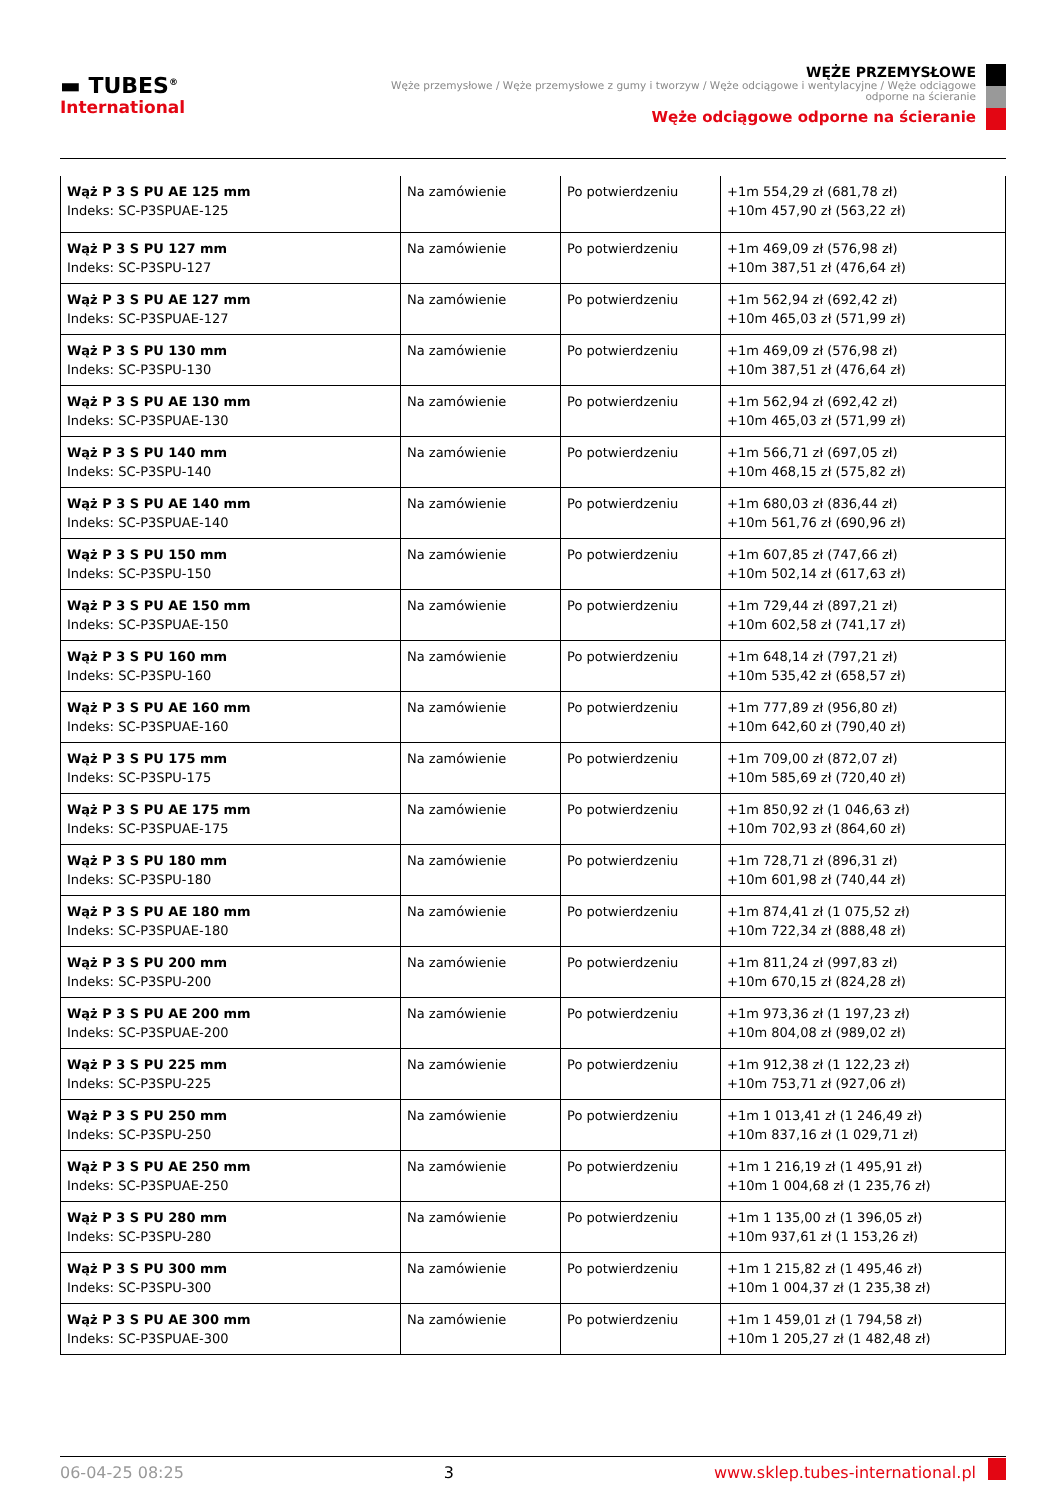▬ TUBES<sup>®</sup>
International
WĘŻE PRZEMYSŁOWE
Węże przemysłowe / Węże przemysłowe z gumy i tworzyw / Węże odciągowe i wentylacyjne / Węże odciągowe odporne na ścieranie
Węże odciągowe odporne na ścieranie
| Wąż P 3 S PU AE 125 mm Indeks: SC-P3SPUAE-125 | Na zamówienie | Po potwierdzeniu | +1m 554,29 zł (681,78 zł) +10m 457,90 zł (563,22 zł) |
| Wąż P 3 S PU 127 mm Indeks: SC-P3SPU-127 | Na zamówienie | Po potwierdzeniu | +1m 469,09 zł (576,98 zł) +10m 387,51 zł (476,64 zł) |
| Wąż P 3 S PU AE 127 mm Indeks: SC-P3SPUAE-127 | Na zamówienie | Po potwierdzeniu | +1m 562,94 zł (692,42 zł) +10m 465,03 zł (571,99 zł) |
| Wąż P 3 S PU 130 mm Indeks: SC-P3SPU-130 | Na zamówienie | Po potwierdzeniu | +1m 469,09 zł (576,98 zł) +10m 387,51 zł (476,64 zł) |
| Wąż P 3 S PU AE 130 mm Indeks: SC-P3SPUAE-130 | Na zamówienie | Po potwierdzeniu | +1m 562,94 zł (692,42 zł) +10m 465,03 zł (571,99 zł) |
| Wąż P 3 S PU 140 mm Indeks: SC-P3SPU-140 | Na zamówienie | Po potwierdzeniu | +1m 566,71 zł (697,05 zł) +10m 468,15 zł (575,82 zł) |
| Wąż P 3 S PU AE 140 mm Indeks: SC-P3SPUAE-140 | Na zamówienie | Po potwierdzeniu | +1m 680,03 zł (836,44 zł) +10m 561,76 zł (690,96 zł) |
| Wąż P 3 S PU 150 mm Indeks: SC-P3SPU-150 | Na zamówienie | Po potwierdzeniu | +1m 607,85 zł (747,66 zł) +10m 502,14 zł (617,63 zł) |
| Wąż P 3 S PU AE 150 mm Indeks: SC-P3SPUAE-150 | Na zamówienie | Po potwierdzeniu | +1m 729,44 zł (897,21 zł) +10m 602,58 zł (741,17 zł) |
| Wąż P 3 S PU 160 mm Indeks: SC-P3SPU-160 | Na zamówienie | Po potwierdzeniu | +1m 648,14 zł (797,21 zł) +10m 535,42 zł (658,57 zł) |
| Wąż P 3 S PU AE 160 mm Indeks: SC-P3SPUAE-160 | Na zamówienie | Po potwierdzeniu | +1m 777,89 zł (956,80 zł) +10m 642,60 zł (790,40 zł) |
| Wąż P 3 S PU 175 mm Indeks: SC-P3SPU-175 | Na zamówienie | Po potwierdzeniu | +1m 709,00 zł (872,07 zł) +10m 585,69 zł (720,40 zł) |
| Wąż P 3 S PU AE 175 mm Indeks: SC-P3SPUAE-175 | Na zamówienie | Po potwierdzeniu | +1m 850,92 zł (1 046,63 zł) +10m 702,93 zł (864,60 zł) |
| Wąż P 3 S PU 180 mm Indeks: SC-P3SPU-180 | Na zamówienie | Po potwierdzeniu | +1m 728,71 zł (896,31 zł) +10m 601,98 zł (740,44 zł) |
| Wąż P 3 S PU AE 180 mm Indeks: SC-P3SPUAE-180 | Na zamówienie | Po potwierdzeniu | +1m 874,41 zł (1 075,52 zł) +10m 722,34 zł (888,48 zł) |
| Wąż P 3 S PU 200 mm Indeks: SC-P3SPU-200 | Na zamówienie | Po potwierdzeniu | +1m 811,24 zł (997,83 zł) +10m 670,15 zł (824,28 zł) |
| Wąż P 3 S PU AE 200 mm Indeks: SC-P3SPUAE-200 | Na zamówienie | Po potwierdzeniu | +1m 973,36 zł (1 197,23 zł) +10m 804,08 zł (989,02 zł) |
| Wąż P 3 S PU 225 mm Indeks: SC-P3SPU-225 | Na zamówienie | Po potwierdzeniu | +1m 912,38 zł (1 122,23 zł) +10m 753,71 zł (927,06 zł) |
| Wąż P 3 S PU 250 mm Indeks: SC-P3SPU-250 | Na zamówienie | Po potwierdzeniu | +1m 1 013,41 zł (1 246,49 zł) +10m 837,16 zł (1 029,71 zł) |
| Wąż P 3 S PU AE 250 mm Indeks: SC-P3SPUAE-250 | Na zamówienie | Po potwierdzeniu | +1m 1 216,19 zł (1 495,91 zł) +10m 1 004,68 zł (1 235,76 zł) |
| Wąż P 3 S PU 280 mm Indeks: SC-P3SPU-280 | Na zamówienie | Po potwierdzeniu | +1m 1 135,00 zł (1 396,05 zł) +10m 937,61 zł (1 153,26 zł) |
| Wąż P 3 S PU 300 mm Indeks: SC-P3SPU-300 | Na zamówienie | Po potwierdzeniu | +1m 1 215,82 zł (1 495,46 zł) +10m 1 004,37 zł (1 235,38 zł) |
| Wąż P 3 S PU AE 300 mm Indeks: SC-P3SPUAE-300 | Na zamówienie | Po potwierdzeniu | +1m 1 459,01 zł (1 794,58 zł) +10m 1 205,27 zł (1 482,48 zł) |
06-04-25 08:25 3 www.sklep.tubes-international.pl